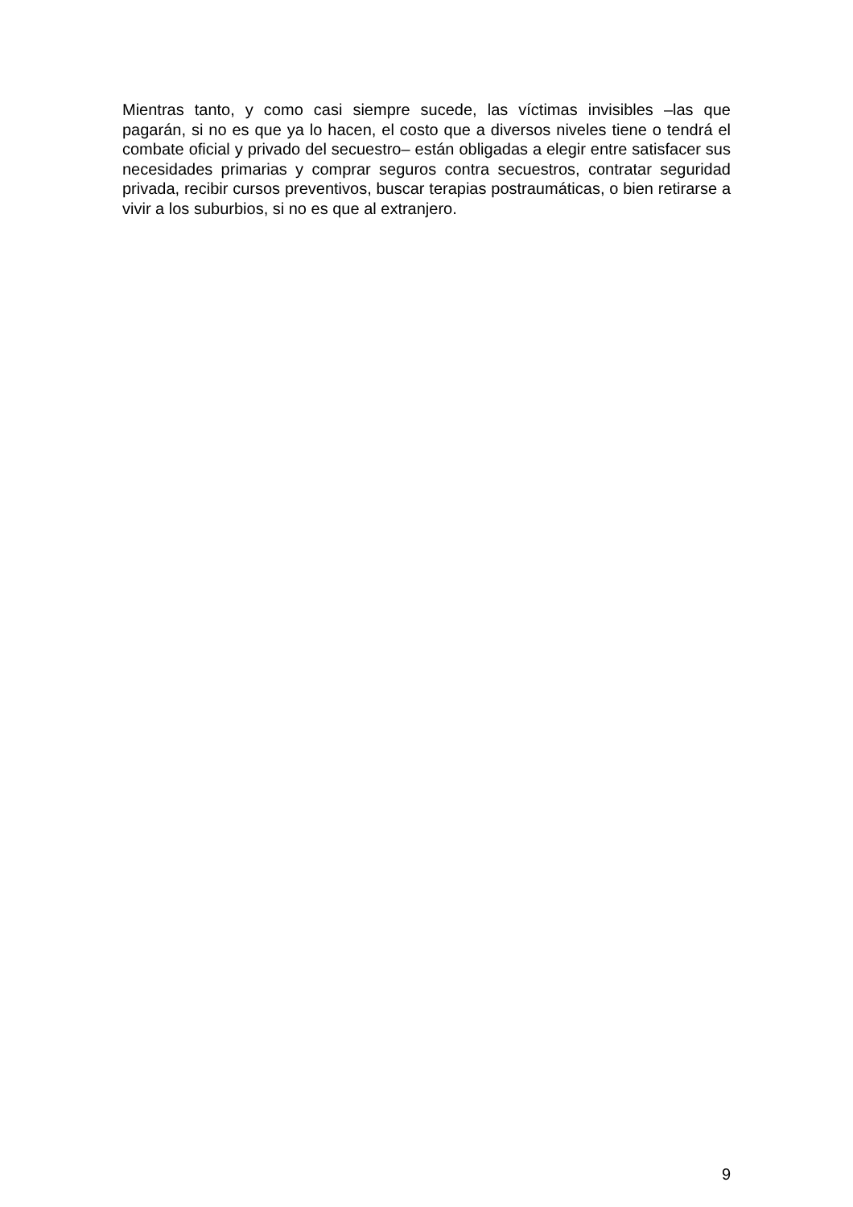Mientras tanto, y como casi siempre sucede, las víctimas invisibles –las que pagarán, si no es que ya lo hacen, el costo que a diversos niveles tiene o tendrá el combate oficial y privado del secuestro– están obligadas a elegir entre satisfacer sus necesidades primarias y comprar seguros contra secuestros, contratar seguridad privada, recibir cursos preventivos, buscar terapias postraumáticas, o bien retirarse a vivir a los suburbios, si no es que al extranjero.
9